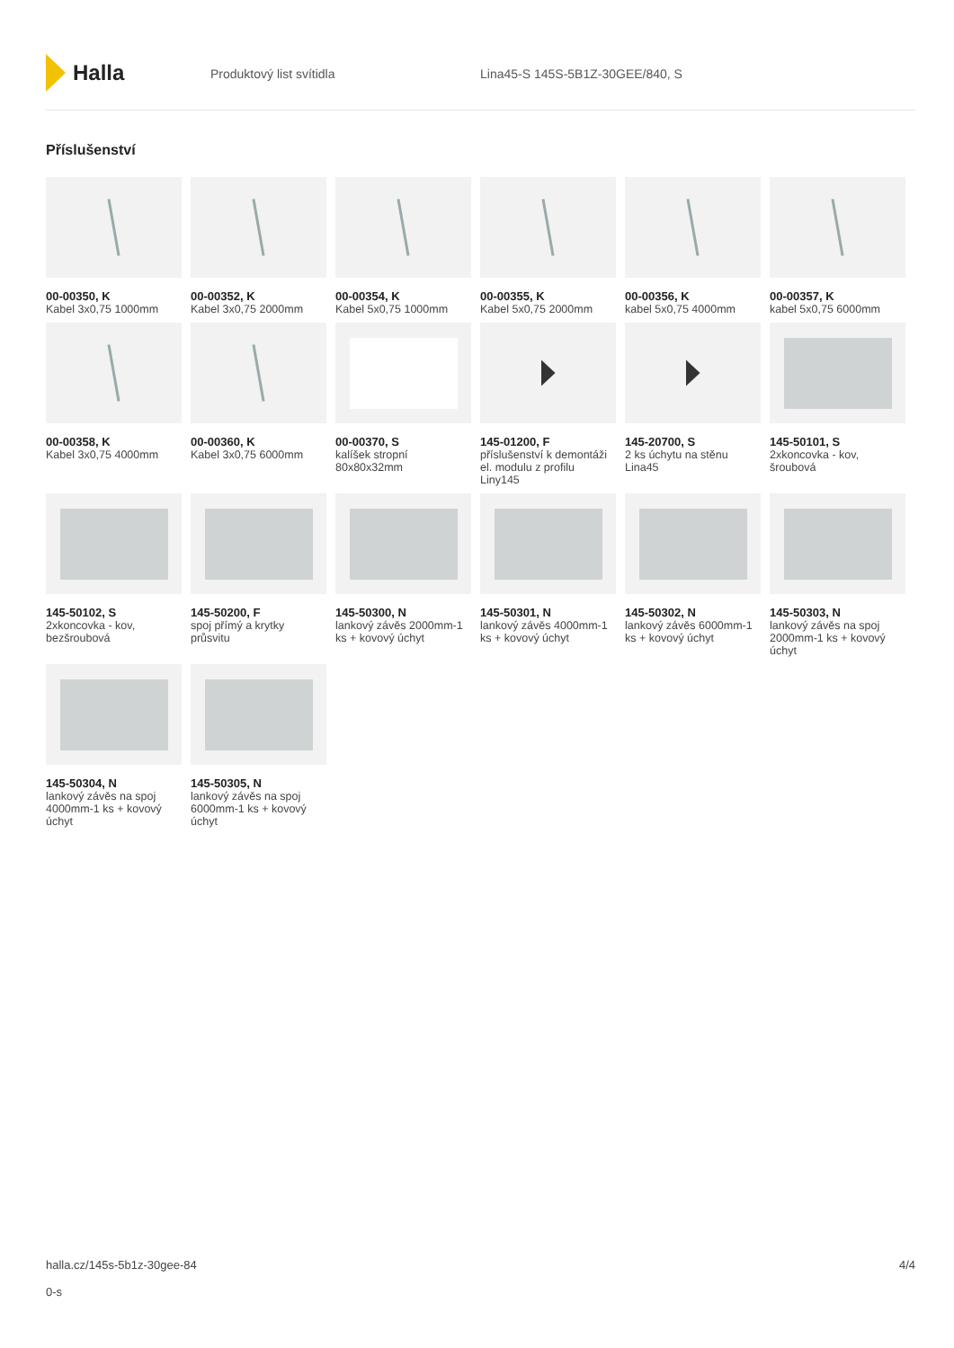Halla
Produktový list svítidla Lina45-S 145S-5B1Z-30GEE/840, S
Příslušenství
00-00350, K
Kabel 3x0,75 1000mm
00-00352, K
Kabel 3x0,75 2000mm
00-00354, K
Kabel 5x0,75 1000mm
00-00355, K
Kabel 5x0,75 2000mm
00-00356, K
kabel 5x0,75 4000mm
00-00357, K
kabel 5x0,75 6000mm
00-00358, K
Kabel 3x0,75 4000mm
00-00360, K
Kabel 3x0,75 6000mm
00-00370, S
kalíšek stropní 80x80x32mm
145-01200, F
příslušenství k demontáži el. modulu z profilu Liny145
145-20700, S
2 ks úchytu na stěnu Lina45
145-50101, S
2xkoncovka - kov, šroubová
145-50102, S
2xkoncovka - kov, bezšroubová
145-50200, F
spoj přímý a krytky průsvitu
145-50300, N
lankový závěs 2000mm-1 ks + kovový úchyt
145-50301, N
lankový závěs 4000mm-1 ks + kovový úchyt
145-50302, N
lankový závěs 6000mm-1 ks + kovový úchyt
145-50303, N
lankový závěs na spoj 2000mm-1 ks + kovový úchyt
145-50304, N
lankový závěs na spoj 4000mm-1 ks + kovový úchyt
145-50305, N
lankový závěs na spoj 6000mm-1 ks + kovový úchyt
halla.cz/145s-5b1z-30gee-84
0-s
4/4